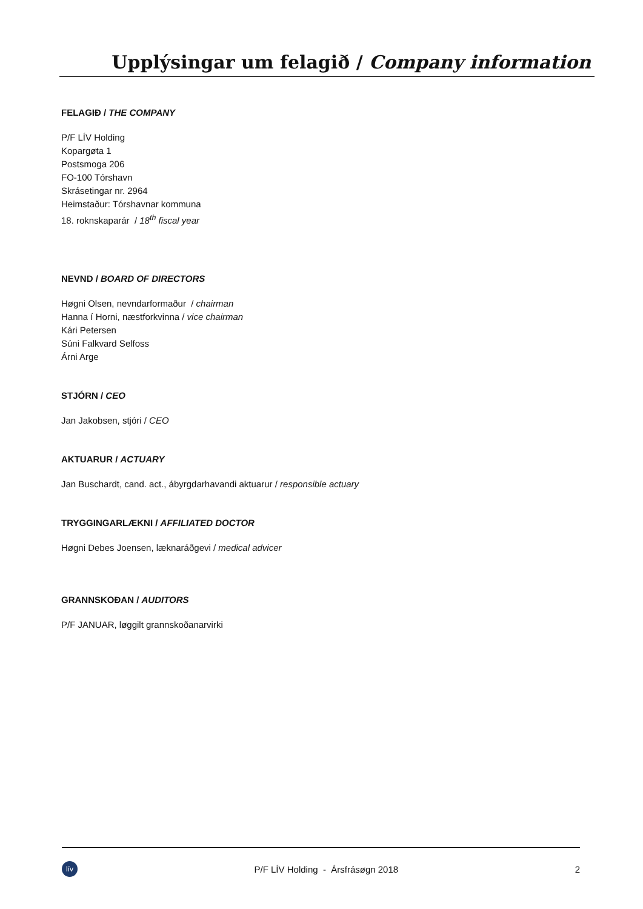Upplýsingar um felagið / Company information
FELAGIÐ / THE COMPANY
P/F LÍV Holding
Kopargøta 1
Postsmoga 206
FO-100 Tórshavn
Skrásetingar nr. 2964
Heimstaður: Tórshavnar kommuna
18. roknskaparár / 18<sup>th</sup> fiscal year
NEVND / BOARD OF DIRECTORS
Høgni Olsen, nevndarformaður / chairman
Hanna í Horni, næstforkvinna / vice chairman
Kári Petersen
Súni Falkvard Selfoss
Árni Arge
STJÓRN / CEO
Jan Jakobsen, stjóri / CEO
AKTUARUR / ACTUARY
Jan Buschardt, cand. act., ábyrgdarhavandi aktuarur / responsible actuary
TRYGGINGARLÆKNI / AFFILIATED DOCTOR
Høgni Debes Joensen, læknaráðgevi / medical advicer
GRANNSKOÐAN / AUDITORS
P/F JANUAR, løggilt grannskoðanarvirki
lív
P/F LÍV Holding - Ársfrásøgn 2018 2